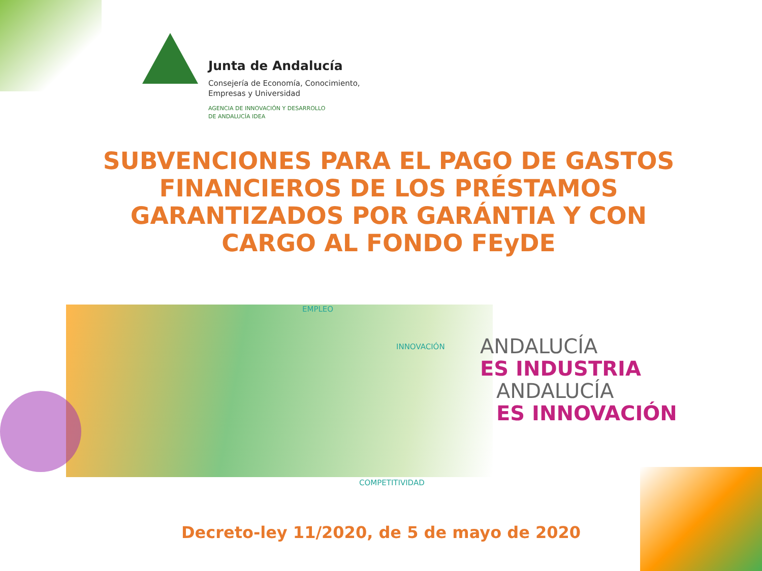Junta de Andalucía
Consejería de Economía, Conocimiento,
Empresas y Universidad
AGENCIA DE INNOVACIÓN Y DESARROLLO
DE ANDALUCÍA IDEA
SUBVENCIONES PARA EL PAGO DE GASTOS FINANCIEROS DE LOS PRÉSTAMOS GARANTIZADOS POR GARÁNTIA Y CON CARGO AL FONDO FEyDE
EMPLEO
INNOVACIÓN
COMPETITIVIDAD
ANDALUCÍA
ES INDUSTRIA
ANDALUCÍA
ES INNOVACIÓN
Decreto-ley 11/2020, de 5 de mayo de 2020